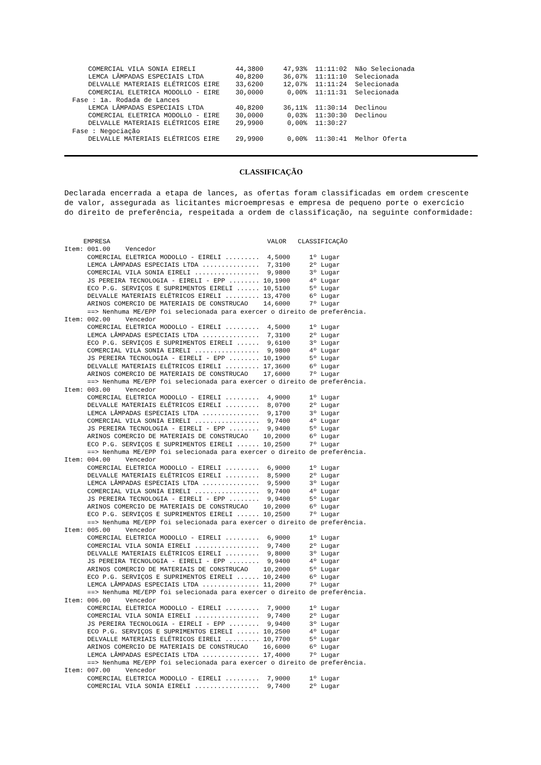COMERCIAL VILA SONIA EIRELI          44,3800     47,93%  11:11:02  Não Selecionada
      LEMCA LÂMPADAS ESPECIAIS LTDA        40,8200     36,07%  11:11:10  Selecionada
      DELVALLE MATERIAIS ELÉTRICOS EIRE    33,6200     12,07%  11:11:24  Selecionada
      COMERCIAL ELETRICA MODOLLO - EIRE    30,0000      0,00%  11:11:31  Selecionada
  Fase : 1a. Rodada de Lances
      LEMCA LÂMPADAS ESPECIAIS LTDA        40,8200     36,11%  11:30:14  Declinou
      COMERCIAL ELETRICA MODOLLO - EIRE    30,0000      0,03%  11:30:30  Declinou
      DELVALLE MATERIAIS ELÉTRICOS EIRE    29,9900      0,00%  11:30:27
  Fase : Negociação
      DELVALLE MATERIAIS ELÉTRICOS EIRE    29,9900      0,00%  11:30:41  Melhor Oferta
CLASSIFICAÇÃO
Declarada encerrada a etapa de lances, as ofertas foram classificadas em ordem crescente de valor, assegurada as licitantes microempresas e empresa de pequeno porte o exercício do direito de preferência, respeitada a ordem de classificação, na seguinte conformidade:
     EMPRESA                                         VALOR   CLASSIFICAÇÃO
Item: 001.00    Vencedor
      COMERCIAL ELETRICA MODOLLO - EIRELI .........  4,5000     1º Lugar
      LEMCA LÂMPADAS ESPECIAIS LTDA ...............  7,3100     2º Lugar
      COMERCIAL VILA SONIA EIRELI .................  9,9800     3º Lugar
      JS PEREIRA TECNOLOGIA - EIRELI - EPP ........ 10,1900     4º Lugar
      ECO P.G. SERVIÇOS E SUPRIMENTOS EIRELI ...... 10,5100     5º Lugar
      DELVALLE MATERIAIS ELÉTRICOS EIRELI ......... 13,4700     6º Lugar
      ARINOS COMERCIO DE MATERIAIS DE CONSTRUCAO    14,6000     7º Lugar
      ==> Nenhuma ME/EPP foi selecionada para exercer o direito de preferência.
Item: 002.00    Vencedor
      COMERCIAL ELETRICA MODOLLO - EIRELI .........  4,5000     1º Lugar
      LEMCA LÂMPADAS ESPECIAIS LTDA ...............  7,3100     2º Lugar
      ECO P.G. SERVIÇOS E SUPRIMENTOS EIRELI ......  9,6100     3º Lugar
      COMERCIAL VILA SONIA EIRELI .................  9,9800     4º Lugar
      JS PEREIRA TECNOLOGIA - EIRELI - EPP ........ 10,1900     5º Lugar
      DELVALLE MATERIAIS ELÉTRICOS EIRELI ......... 17,3600     6º Lugar
      ARINOS COMERCIO DE MATERIAIS DE CONSTRUCAO    17,6000     7º Lugar
      ==> Nenhuma ME/EPP foi selecionada para exercer o direito de preferência.
Item: 003.00    Vencedor
      COMERCIAL ELETRICA MODOLLO - EIRELI .........  4,9000     1º Lugar
      DELVALLE MATERIAIS ELÉTRICOS EIRELI .........  8,0700     2º Lugar
      LEMCA LÂMPADAS ESPECIAIS LTDA ...............  9,1700     3º Lugar
      COMERCIAL VILA SONIA EIRELI .................  9,7400     4º Lugar
      JS PEREIRA TECNOLOGIA - EIRELI - EPP ........  9,9400     5º Lugar
      ARINOS COMERCIO DE MATERIAIS DE CONSTRUCAO    10,2000     6º Lugar
      ECO P.G. SERVIÇOS E SUPRIMENTOS EIRELI ...... 10,2500     7º Lugar
      ==> Nenhuma ME/EPP foi selecionada para exercer o direito de preferência.
Item: 004.00    Vencedor
      COMERCIAL ELETRICA MODOLLO - EIRELI .........  6,9000     1º Lugar
      DELVALLE MATERIAIS ELÉTRICOS EIRELI .........  8,5900     2º Lugar
      LEMCA LÂMPADAS ESPECIAIS LTDA ...............  9,5900     3º Lugar
      COMERCIAL VILA SONIA EIRELI .................  9,7400     4º Lugar
      JS PEREIRA TECNOLOGIA - EIRELI - EPP ........  9,9400     5º Lugar
      ARINOS COMERCIO DE MATERIAIS DE CONSTRUCAO    10,2000     6º Lugar
      ECO P.G. SERVIÇOS E SUPRIMENTOS EIRELI ...... 10,2500     7º Lugar
      ==> Nenhuma ME/EPP foi selecionada para exercer o direito de preferência.
Item: 005.00    Vencedor
      COMERCIAL ELETRICA MODOLLO - EIRELI .........  6,9000     1º Lugar
      COMERCIAL VILA SONIA EIRELI .................  9,7400     2º Lugar
      DELVALLE MATERIAIS ELÉTRICOS EIRELI .........  9,8000     3º Lugar
      JS PEREIRA TECNOLOGIA - EIRELI - EPP ........  9,9400     4º Lugar
      ARINOS COMERCIO DE MATERIAIS DE CONSTRUCAO    10,2000     5º Lugar
      ECO P.G. SERVIÇOS E SUPRIMENTOS EIRELI ...... 10,2400     6º Lugar
      LEMCA LÂMPADAS ESPECIAIS LTDA ............... 11,2000     7º Lugar
      ==> Nenhuma ME/EPP foi selecionada para exercer o direito de preferência.
Item: 006.00    Vencedor
      COMERCIAL ELETRICA MODOLLO - EIRELI .........  7,9000     1º Lugar
      COMERCIAL VILA SONIA EIRELI .................  9,7400     2º Lugar
      JS PEREIRA TECNOLOGIA - EIRELI - EPP ........  9,9400     3º Lugar
      ECO P.G. SERVIÇOS E SUPRIMENTOS EIRELI ...... 10,2500     4º Lugar
      DELVALLE MATERIAIS ELÉTRICOS EIRELI ......... 10,7700     5º Lugar
      ARINOS COMERCIO DE MATERIAIS DE CONSTRUCAO    16,6000     6º Lugar
      LEMCA LÂMPADAS ESPECIAIS LTDA ............... 17,4000     7º Lugar
      ==> Nenhuma ME/EPP foi selecionada para exercer o direito de preferência.
Item: 007.00    Vencedor
      COMERCIAL ELETRICA MODOLLO - EIRELI .........  7,9000     1º Lugar
      COMERCIAL VILA SONIA EIRELI .................  9,7400     2º Lugar